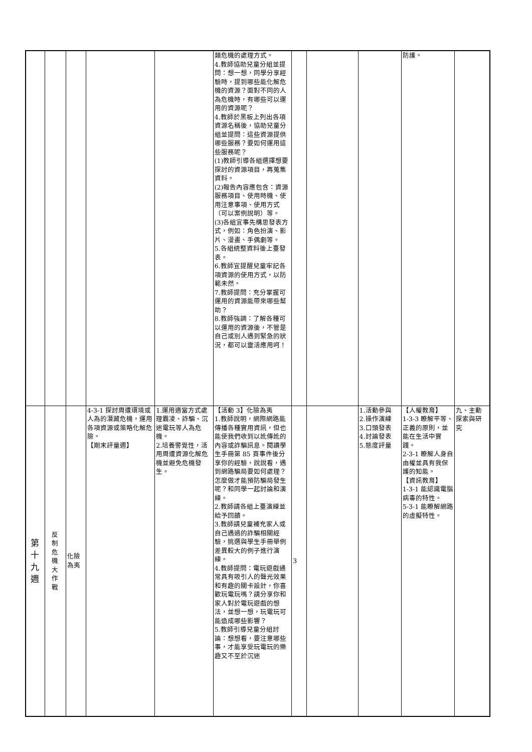| | | | | | 類危機的處理方式。 4.教師協助兒童分組並提問：想一想，同學分享經驗時，提到哪些能化解危機的資源？面對不同的人為危機時，有哪些可以運用的資源呢？ 4.教師於黑板上列出各項資源名稱後，協助兒童分組並提問：這些資源提供哪些服務？要如何運用這些服務呢？ (1)教師引導各組選擇想要探討的資源項目，再蒐集資料。 (2)報告內容應包含：資源服務項目、使用時機、使用注意事項、使用方式（可以案例說明）等。 (3)各組宜事先構思發表方式，例如：角色扮演、影片、漫畫、手偶劇等。 5.各組統整資料後上臺發表。 6.教師宜提醒兒童牢記各項資源的使用方式，以防範未然。 7.教師提問：充分掌握可運用的資源能帶來哪些幫助？ 8.教師強調：了解各種可以運用的資源後，不管是自己或別人遇到緊急的狀況，都可以靈活應用呵！ | | | | 防護。 | |
| 第十九週 | 反制危機大作戰 | 化險為夷 | 4-3-1 探討周遭環境或人為的潛藏危機，運用各項資源或策略化解危險。 【期末評量週】 | 1.運用適當方式處理霸凌、詐騙、沉迷電玩等人為危機。 2.培養警覺性，活用周遭資源化解危機並避免危機發生。 | 【活動 3】化險為夷 1.教師說明，網際網路能傳播各種實用資訊，但也能使我們收到以訛傳訛的內容或詐騙訊息。閱讀學生手冊第 85 頁事件後分享你的經驗，說說看，遇到網路騙局要如何處理？怎麼做才能預防騙局發生呢？和同學一起討論和演練。 2.教師請各組上臺演練並給予回饋。 3.教師請兒童補充家人或自己遇過的詐騙相關經驗，挑選與學生手冊舉例差異較大的例子進行演練。 4.教師提問：電玩遊戲通常具有吸引人的聲光效果和有趣的關卡設計，你喜歡玩電玩嗎？請分享你和家人對於電玩遊戲的想法，並想一想，玩電玩可能造成哪些影響？ 5.教師引導兒童分組討論：想想看，要注意哪些事，才能享受玩電玩的樂趣又不至於沉迷 | 3 | | 1.活動參與 2.操作演練 3.口頭發表 4.討論發表 5.態度評量 | 【人權教育】 1-3-3 瞭解平等、正義的原則，並能在生活中實踐。 2-3-1 瞭解人身自由權並具有我保護的知能。 【資訊教育】 1-3-1 能認識電腦病毒的特性。 5-3-1 能瞭解網路的虛擬特性。 | 九、主動探索與研究 |